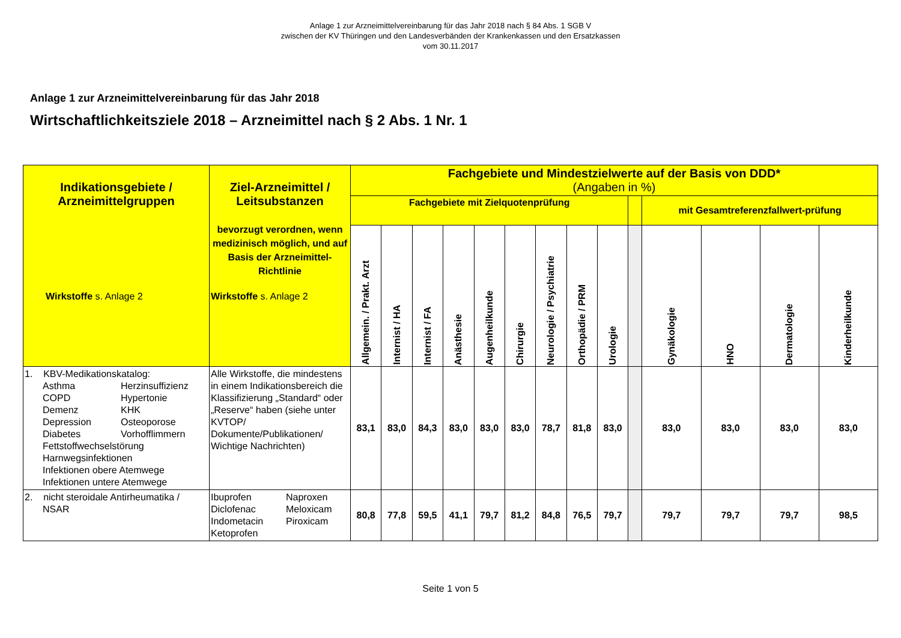Anlage 1 zur Arzneimittelvereinbarung für das Jahr 2018 nach § 84 Abs. 1 SGB V
zwischen der KV Thüringen und den Landesverbänden der Krankenkassen und den Ersatzkassen
vom 30.11.2017
Anlage 1 zur Arzneimittelvereinbarung für das Jahr 2018
Wirtschaftlichkeitsziele 2018 – Arzneimittel nach § 2 Abs. 1 Nr. 1
| Indikationsgebiete / Arzneimittelgruppen Wirkstoffe s. Anlage 2 | Ziel-Arzneimittel / Leitsubstanzen bevorzugt verordnen, wenn medizinisch möglich, und auf Basis der Arzneimittel-Richtlinie Wirkstoffe s. Anlage 2 | Fachgebiete und Mindestzielwerte auf der Basis von DDD* (Angaben in %) | | | | | | | | | | | | | |
| --- | --- | --- | --- | --- | --- | --- | --- | --- | --- | --- | --- | --- | --- | --- | --- |
| | | Fachgebiete mit Zielquotenprüfung | | | | | | | | | | mit Gesamtreferenzfallwert-prüfung | | | |
| | | Allgemein. / Prakt. Arzt | Internist / HA | Internist / FA | Anästhesie | Augenheilkunde | Chirurgie | Neurologie / Psychiatrie | Orthopädie / PRM | Urologie | | Gynäkologie | HNO | Dermatologie | Kinderheilkunde |
| 1. KBV-Medikationskatalog: Asthma Herzinsuffizienz COPD Hypertonie Demenz KHK Depression Osteoporose Diabetes Vorhofflimmern Fettstoffwechselstörung Harnwegsinfektionen Infektionen obere Atemwege Infektionen untere Atemwege | Alle Wirkstoffe, die mindestens in einem Indikationsbereich die Klassifizierung „Standard“ oder „Reserve“ haben (siehe unter KVTOP/ Dokumente/Publikationen/ Wichtige Nachrichten) | 83,1 | 83,0 | 84,3 | 83,0 | 83,0 | 83,0 | 78,7 | 81,8 | 83,0 | | 83,0 | 83,0 | 83,0 | 83,0 |
| 2. nicht steroidale Antirheumatika / NSAR | Ibuprofen Naproxen Diclofenac Meloxicam Indometacin Piroxicam Ketoprofen | 80,8 | 77,8 | 59,5 | 41,1 | 79,7 | 81,2 | 84,8 | 76,5 | 79,7 | | 79,7 | 79,7 | 79,7 | 98,5 |
Seite 1 von 5